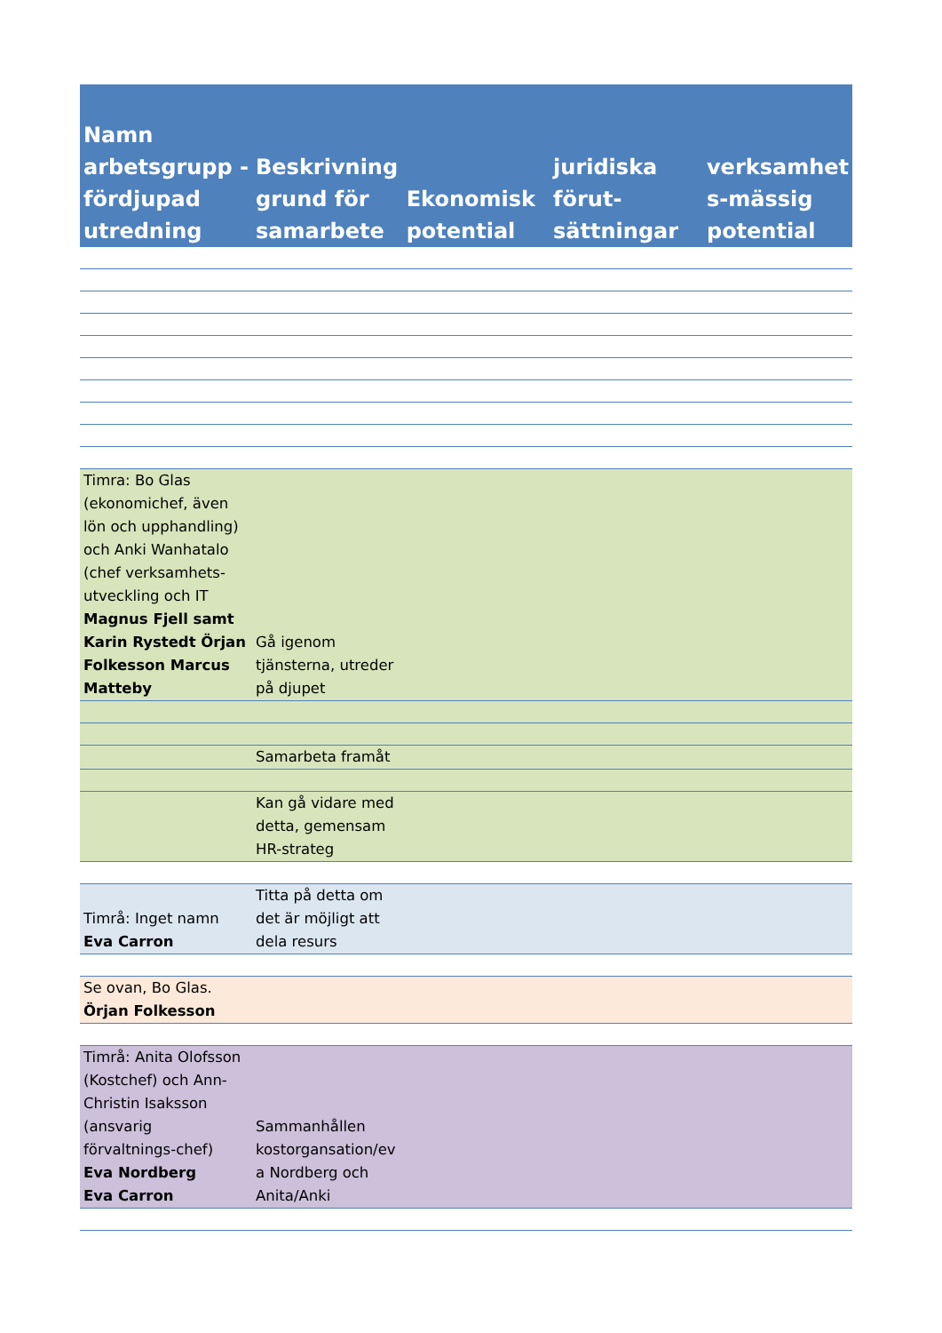| Namn arbetsgrupp - fördjupad utredning | Beskrivning grund för samarbete | Ekonomisk potential | juridiska förut-sättningar | verksamhet s-mässig potential |
| --- | --- | --- | --- | --- |
| Timra: Bo Glas (ekonomichef, även lön och upphandling) och Anki Wanhatalo (chef verksamhets-utveckling och IT Magnus Fjell samt Karin Rystedt Örjan Folkesson Marcus Matteby | Gå igenom tjänsterna, utreder på djupet | | | |
| | Samarbeta framåt | | | |
| | Kan gå vidare med detta, gemensam HR-strateg | | | |
| Timrå: Inget namn Eva Carron | Titta på detta om det är möjligt att dela resurs | | | |
| Se ovan, Bo Glas. Örjan Folkesson | | | | |
| Timrå: Anita Olofsson (Kostchef) och Ann-Christin Isaksson (ansvarig förvaltnings-chef) Eva Nordberg Eva Carron | Sammanhållen kostorgansation/ev a Nordberg och Anita/Anki | | | |